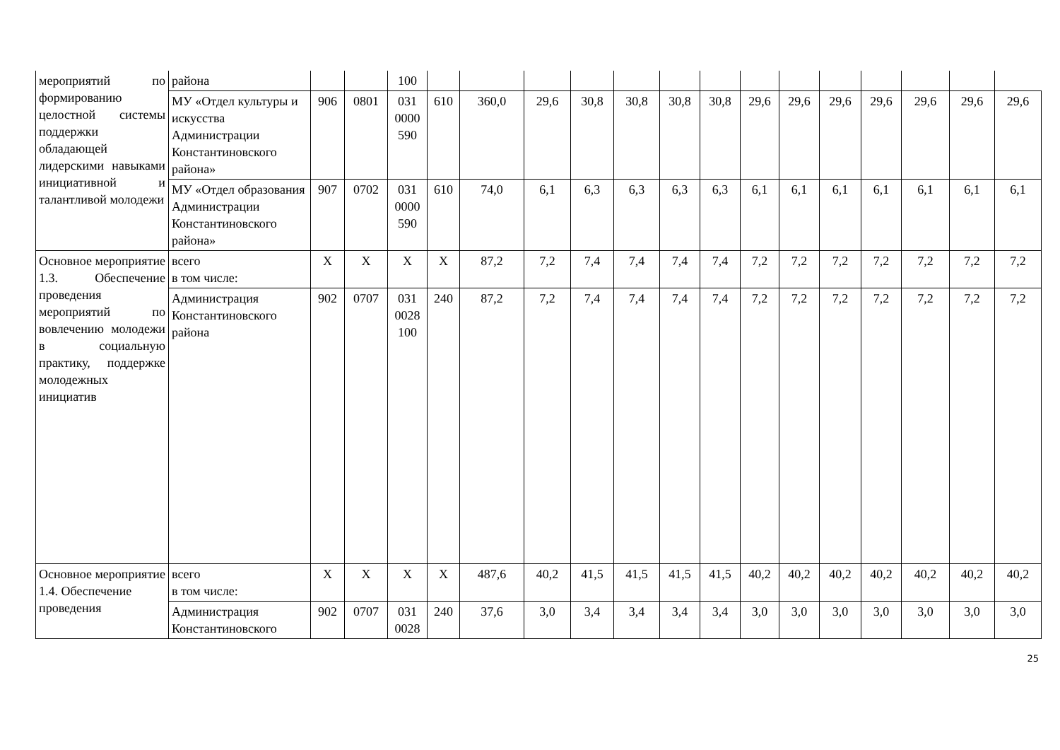| мероприятий по формированию целостной системы поддержки обладающей лидерскими навыками инициативной и талантливой молодежи | района | | | 100 | | | | | | | | | | | | | | |
| | МУ «Отдел культуры и искусства Администрации Константиновского района» | 906 | 0801 | 031 0000 590 | 610 | 360,0 | 29,6 | 30,8 | 30,8 | 30,8 | 30,8 | 29,6 | 29,6 | 29,6 | 29,6 | 29,6 | 29,6 | 29,6 |
| | МУ «Отдел образования Администрации Константиновского района» | 907 | 0702 | 031 0000 590 | 610 | 74,0 | 6,1 | 6,3 | 6,3 | 6,3 | 6,3 | 6,1 | 6,1 | 6,1 | 6,1 | 6,1 | 6,1 | 6,1 |
| Основное мероприятие 1.3. Обеспечение проведения мероприятий по вовлечению молодежи в социальную практику, поддержке молодежных инициатив | всего в том числе: | Х | Х | Х | Х | 87,2 | 7,2 | 7,4 | 7,4 | 7,4 | 7,4 | 7,2 | 7,2 | 7,2 | 7,2 | 7,2 | 7,2 | 7,2 |
| | Администрация Константиновского района | 902 | 0707 | 031 0028 100 | 240 | 87,2 | 7,2 | 7,4 | 7,4 | 7,4 | 7,4 | 7,2 | 7,2 | 7,2 | 7,2 | 7,2 | 7,2 | 7,2 |
| Основное мероприятие 1.4. Обеспечение проведения | всего в том числе: | Х | Х | Х | Х | 487,6 | 40,2 | 41,5 | 41,5 | 41,5 | 41,5 | 40,2 | 40,2 | 40,2 | 40,2 | 40,2 | 40,2 | 40,2 |
| | Администрация Константиновского | 902 | 0707 | 031 0028 | 240 | 37,6 | 3,0 | 3,4 | 3,4 | 3,4 | 3,4 | 3,0 | 3,0 | 3,0 | 3,0 | 3,0 | 3,0 | 3,0 |
25